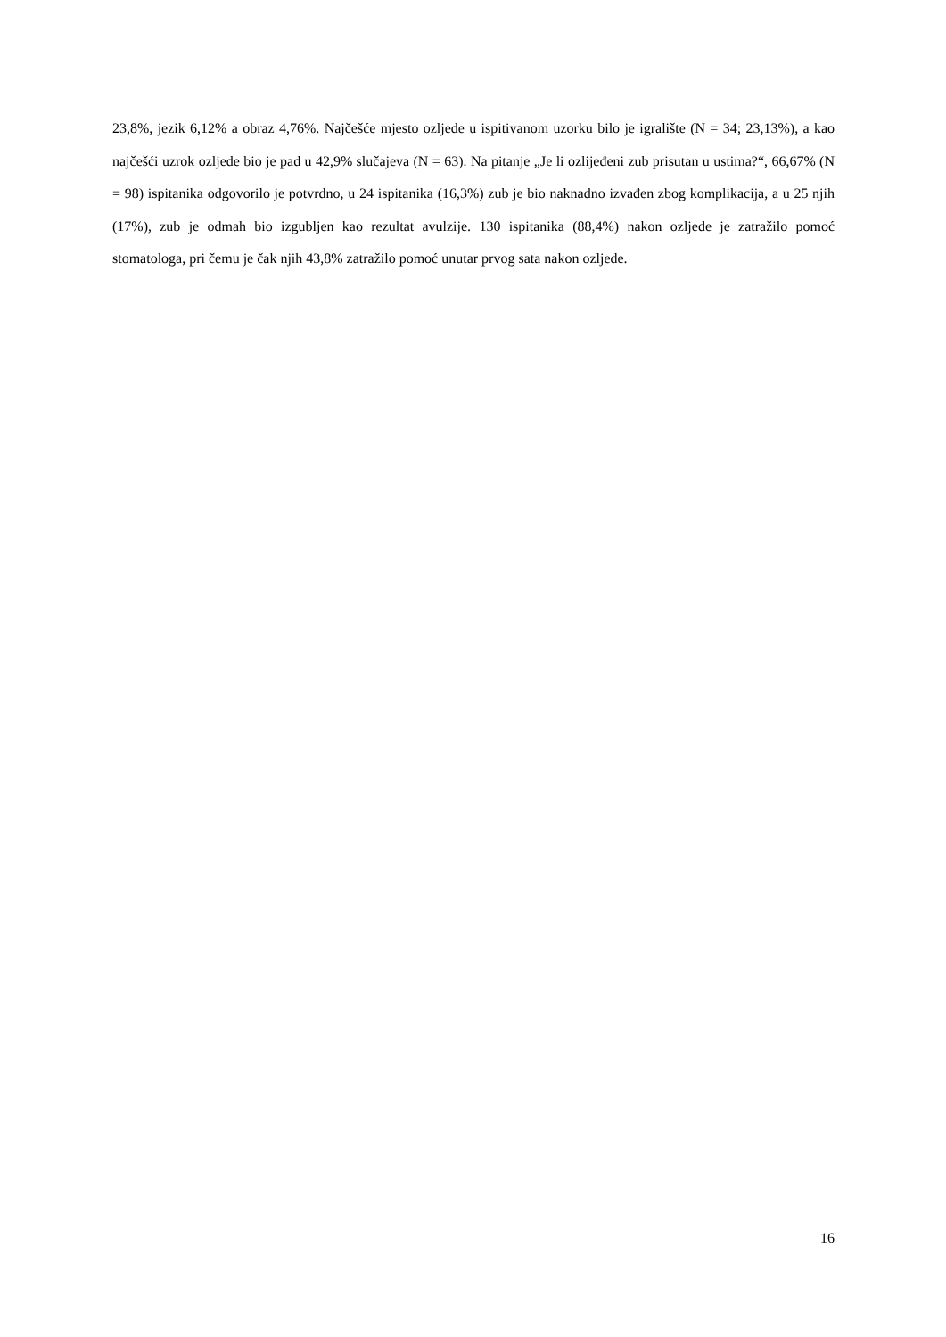23,8%, jezik 6,12% a obraz 4,76%. Najčešće mjesto ozljede u ispitivanom uzorku bilo je igralište (N = 34; 23,13%), a kao najčešći uzrok ozljede bio je pad u 42,9% slučajeva (N = 63). Na pitanje „Je li ozlijeđeni zub prisutan u ustima?“, 66,67% (N = 98) ispitanika odgovorilo je potvrdno, u 24 ispitanika (16,3%) zub je bio naknadno izvađen zbog komplikacija, a u 25 njih (17%), zub je odmah bio izgubljen kao rezultat avulzije. 130 ispitanika (88,4%) nakon ozljede je zatražilo pomoć stomatologa, pri čemu je čak njih 43,8% zatražilo pomoć unutar prvog sata nakon ozljede.
16